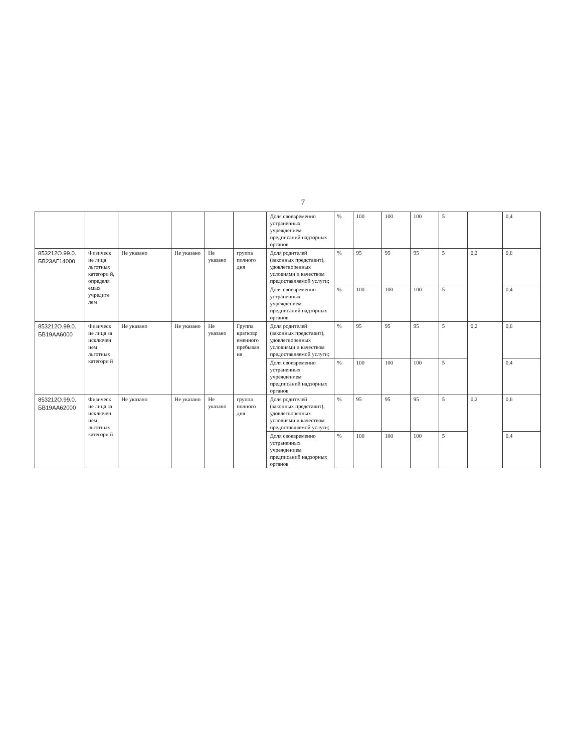7
| | | | | | | Доля своевременно устраненных учреждением предписаний надзорных органов | % | 100 | 100 | 100 | 5 | | 0,4 |
| 853212О.99.0. БВ23АГ14000 | Физическ ие лица льготных категори й, определя емых учредите лем | Не указано | Не указано | Не указано | группа полного дня | Доля родителей (законных представит), удовлетворенных условиями и качеством предоставляемой услуги; | % | 95 | 95 | 95 | 5 | 0,2 | 0,6 |
| | | | | | | Доля своевременно устраненных учреждением предписаний надзорных органов | % | 100 | 100 | 100 | 5 | | 0,4 |
| 853212О.99.0. БВ19АА6000 | Физическ ие лица за исключен ием льготных категори й | Не указано | Не указано | Не указано | Группа кратковр еменного пребыван ия | Доля родителей (законных представит), удовлетворенных условиями и качеством предоставляемой услуги; | % | 95 | 95 | 95 | 5 | 0,2 | 0,6 |
| | | | | | | Доля своевременно устраненных учреждением предписаний надзорных органов | % | 100 | 100 | 100 | 5 | | 0,4 |
| 853212О.99.0. БВ19АА62000 | Физическ ие лица за исключен ием льготных категори й | Не указано | Не указано | Не указано | группа полного дня | Доля родителей (законных представит), удовлетворенных условиями и качеством предоставляемой услуги; | % | 95 | 95 | 95 | 5 | 0,2 | 0,6 |
| | | | | | | Доля своевременно устраненных учреждением предписаний надзорных органов | % | 100 | 100 | 100 | 5 | | 0,4 |